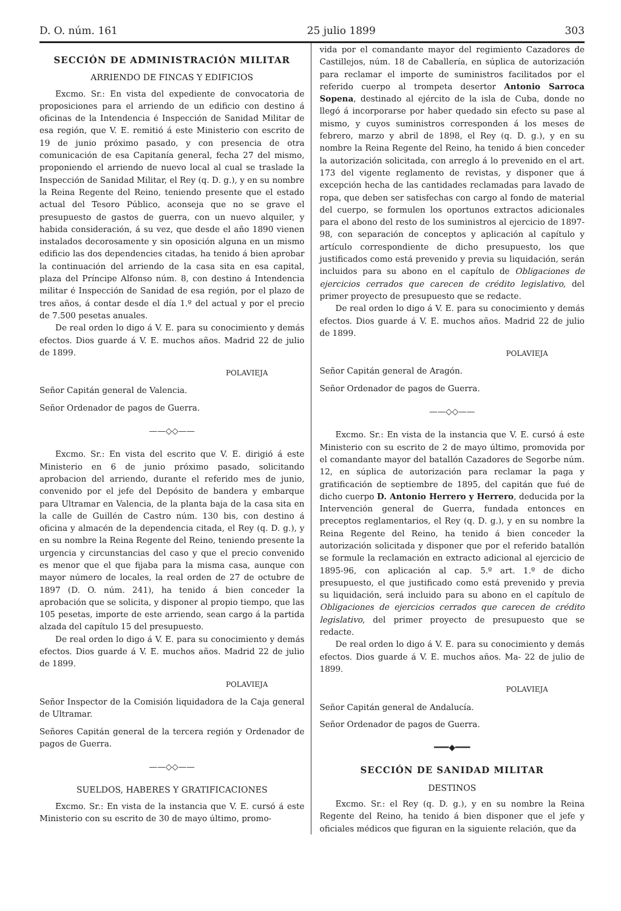D. O. núm. 161 25 julio 1899 303
SECCIÓN DE ADMINISTRACIÓN MILITAR
ARRIENDO DE FINCAS Y EDIFICIOS
Excmo. Sr.: En vista del expediente de convocatoria de proposiciones para el arriendo de un edificio con destino á oficinas de la Intendencia é Inspección de Sanidad Militar de esa región, que V. E. remitió á este Ministerio con escrito de 19 de junio próximo pasado, y con presencia de otra comunicación de esa Capitanía general, fecha 27 del mismo, proponiendo el arriendo de nuevo local al cual se traslade la Inspección de Sanidad Militar, el Rey (q. D. g.), y en su nombre la Reina Regente del Reino, teniendo presente que el estado actual del Tesoro Público, aconseja que no se grave el presupuesto de gastos de guerra, con un nuevo alquiler, y habida consideración, á su vez, que desde el año 1890 vienen instalados decorosamente y sin oposición alguna en un mismo edificio las dos dependencies citadas, ha tenido á bien aprobar la continuación del arriendo de la casa sita en esa capital, plaza del Príncipe Alfonso núm. 8, con destino á Intendencia militar é Inspección de Sanidad de esa región, por el plazo de tres años, á contar desde el día 1.º del actual y por el precio de 7.500 pesetas anuales.
De real orden lo digo á V. E. para su conocimiento y demás efectos. Dios guarde á V. E. muchos años. Madrid 22 de julio de 1899.
POLAVIEJA
Señor Capitán general de Valencia.
Señor Ordenador de pagos de Guerra.
——◇◇——
Excmo. Sr.: En vista del escrito que V. E. dirigió á este Ministerio en 6 de junio próximo pasado, solicitando aprobacion del arriendo, durante el referido mes de junio, convenido por el jefe del Depósito de bandera y embarque para Ultramar en Valencia, de la planta baja de la casa sita en la calle de Guillén de Castro núm. 130 bis, con destino á oficina y almacén de la dependencia citada, el Rey (q. D. g.), y en su nombre la Reina Regente del Reino, teniendo presente la urgencia y circunstancias del caso y que el precio convenido es menor que el que fijaba para la misma casa, aunque con mayor número de locales, la real orden de 27 de octubre de 1897 (D. O. núm. 241), ha tenido á bien conceder la aprobación que se solicita, y disponer al propio tiempo, que las 105 pesetas, importe de este arriendo, sean cargo á la partida alzada del capítulo 15 del presupuesto.
De real orden lo digo á V. E. para su conocimiento y demás efectos. Dios guarde á V. E. muchos años. Madrid 22 de julio de 1899.
POLAVIEJA
Señor Inspector de la Comisión liquidadora de la Caja general de Ultramar.
Señores Capitán general de la tercera región y Ordenador de pagos de Guerra.
——◇◇——
SUELDOS, HABERES Y GRATIFICACIONES
Excmo. Sr.: En vista de la instancia que V. E. cursó á este Ministerio con su escrito de 30 de mayo último, promo-
vida por el comandante mayor del regimiento Cazadores de Castillejos, núm. 18 de Caballería, en súplica de autorización para reclamar el importe de suministros facilitados por el referido cuerpo al trompeta desertor Antonio Sarroca Sopena, destinado al ejército de la isla de Cuba, donde no llegó á incorporarse por haber quedado sin efecto su pase al mismo, y cuyos suministros corresponden á los meses de febrero, marzo y abril de 1898, el Rey (q. D. g.), y en su nombre la Reina Regente del Reino, ha tenido á bien conceder la autorización solicitada, con arreglo á lo prevenido en el art. 173 del vigente reglamento de revistas, y disponer que á excepción hecha de las cantidades reclamadas para lavado de ropa, que deben ser satisfechas con cargo al fondo de material del cuerpo, se formulen los oportunos extractos adicionales para el abono del resto de los suministros al ejercicio de 1897-98, con separación de conceptos y aplicación al capítulo y artículo correspondiente de dicho presupuesto, los que justificados como está prevenido y previa su liquidación, serán incluidos para su abono en el capítulo de Obligaciones de ejercicios cerrados que carecen de crédito legislativo, del primer proyecto de presupuesto que se redacte.
De real orden lo digo á V. E. para su conocimiento y demás efectos. Dios guarde á V. E. muchos años. Madrid 22 de julio de 1899.
POLAVIEJA
Señor Capitán general de Aragón.
Señor Ordenador de pagos de Guerra.
——◇◇——
Excmo. Sr.: En vista de la instancia que V. E. cursó á este Ministerio con su escrito de 2 de mayo último, promovida por el comandante mayor del batallón Cazadores de Segorbe núm. 12, en súplica de autorización para reclamar la paga y gratificación de septiembre de 1895, del capitán que fué de dicho cuerpo D. Antonio Herrero y Herrero, deducida por la Intervención general de Guerra, fundada entonces en preceptos reglamentarios, el Rey (q. D. g.), y en su nombre la Reina Regente del Reino, ha tenido á bien conceder la autorización solicitada y disponer que por el referido batallón se formule la reclamación en extracto adicional al ejercicio de 1895-96, con aplicación al cap. 5.º art. 1.º de dicho presupuesto, el que justificado como está prevenido y previa su liquidación, será incluido para su abono en el capítulo de Obligaciones de ejercicios cerrados que carecen de crédito legislativo, del primer proyecto de presupuesto que se redacte.
De real orden lo digo á V. E. para su conocimiento y demás efectos. Dios guarde á V. E. muchos años. Ma- 22 de julio de 1899.
POLAVIEJA
Señor Capitán general de Andalucía.
Señor Ordenador de pagos de Guerra.
━━━◆━━━
SECCIÓN DE SANIDAD MILITAR
DESTINOS
Excmo. Sr.: el Rey (q. D. g.), y en su nombre la Reina Regente del Reino, ha tenido á bien disponer que el jefe y oficiales médicos que figuran en la siguiente relación, que da